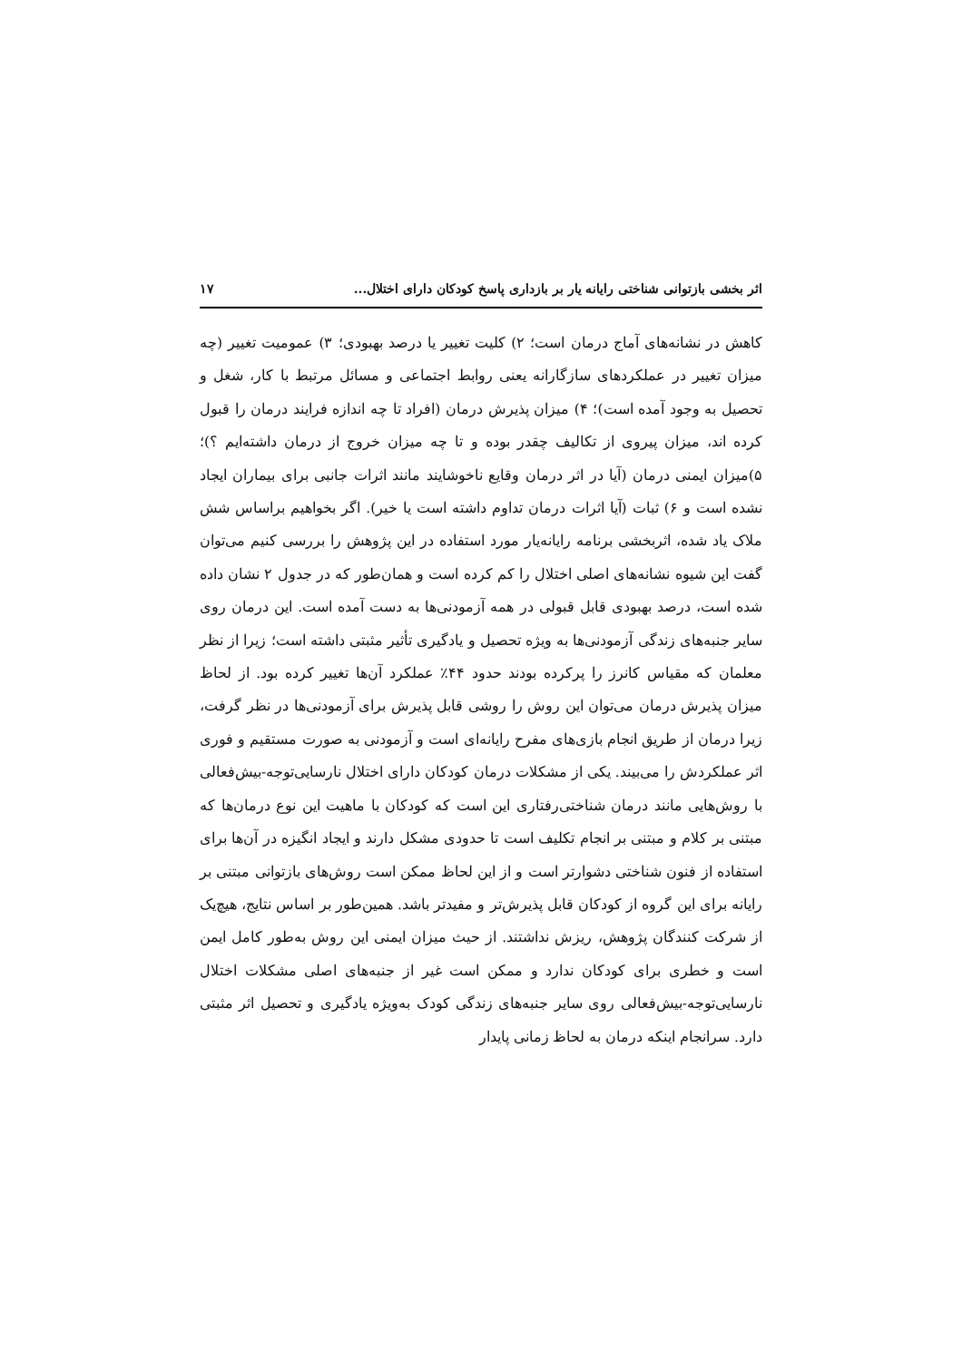اثر بخشی بازتوانی شناختی رایانه یار بر بازداری پاسخ کودکان دارای اختلال... ۱۷
کاهش در نشانه‌های آماج درمان است؛ ۲) کلیت تغییر یا درصد بهبودی؛ ۳) عمومیت تغییر (چه میزان تغییر در عملکردهای سازگارانه یعنی روابط اجتماعی و مسائل مرتبط با کار، شغل و تحصیل به وجود آمده است)؛ ۴) میزان پذیرش درمان (افراد تا چه اندازه فرایند درمان را قبول کرده اند، میزان پیروی از تکالیف چقدر بوده و تا چه میزان خروج از درمان داشته‌ایم ؟)؛ ۵)میزان ایمنی درمان (آیا در اثر درمان وقایع ناخوشایند مانند اثرات جانبی برای بیماران ایجاد نشده است و ۶) ثبات (آیا اثرات درمان تداوم داشته است یا خیر). اگر بخواهیم براساس شش ملاک یاد شده، اثربخشی برنامه رایانه‌یار مورد استفاده در این پژوهش را بررسی کنیم می‌توان گفت این شیوه نشانه‌های اصلی اختلال را کم کرده است و همان‌طور که در جدول ۲ نشان داده شده است، درصد بهبودی قابل قبولی در همه آزمودنی‌ها به دست آمده است. این درمان روی سایر جنبه‌های زندگی آزمودنی‌ها به ویژه تحصیل و یادگیری تأثیر مثبتی داشته است؛ زیرا از نظر معلمان که مقیاس کانرز را پرکرده بودند حدود ۴۴٪ عملکرد آن‌ها تغییر کرده بود. از لحاظ میزان پذیرش درمان می‌توان این روش را روشی قابل پذیرش برای آزمودنی‌ها در نظر گرفت، زیرا درمان از طریق انجام بازی‌های مفرح رایانه‌ای است و آزمودنی به صورت مستقیم و فوری اثر عملکردش را می‌بیند. یکی از مشکلات درمان کودکان دارای اختلال نارسایی‌توجه-بیش‌فعالی با روش‌هایی مانند درمان شناختی‌رفتاری این است که کودکان با ماهیت این نوع درمان‌ها که مبتنی بر کلام و مبتنی بر انجام تکلیف است تا حدودی مشکل دارند و ایجاد انگیزه در آن‌ها برای استفاده از فنون شناختی دشوارتر است و از این لحاظ ممکن است روش‌های بازتوانی مبتنی بر رایانه برای این گروه از کودکان قابل پذیرش‌تر و مفیدتر باشد. همین‌طور بر اساس نتایج، هیچ‌یک از شرکت کنندگان پژوهش، ریزش نداشتند. از حیث میزان ایمنی این روش به‌طور کامل ایمن است و خطری برای کودکان ندارد و ممکن است غیر از جنبه‌های اصلی مشکلات اختلال نارسایی‌توجه-بیش‌فعالی روی سایر جنبه‌های زندگی کودک به‌ویژه یادگیری و تحصیل اثر مثبتی دارد. سرانجام اینکه درمان به لحاظ زمانی پایدار